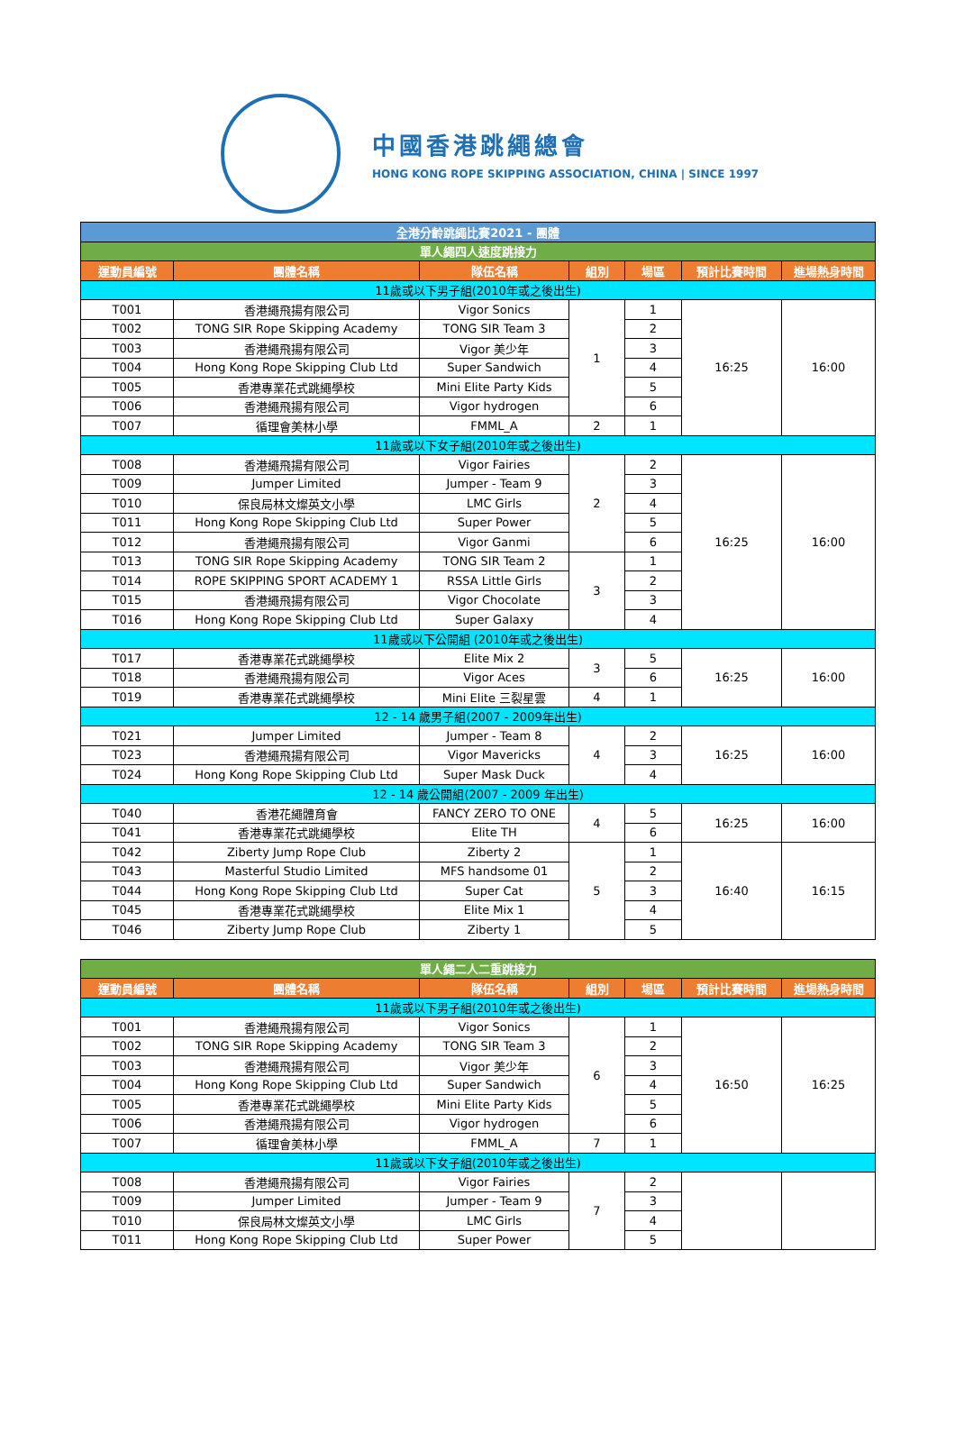中國香港跳繩總會
HONG KONG ROPE SKIPPING ASSOCIATION, CHINA | SINCE 1997
| 全港分齡跳繩比賽2021 - 團體 | | | | | | |
| 單人繩四人速度跳接力 | | | | | | |
| 運動員編號 | 團體名稱 | 隊伍名稱 | 組別 | 場區 | 預計比賽時間 | 進場熱身時間 |
| 11歲或以下男子組(2010年或之後出生) | | | | | | |
| T001 | 香港繩飛揚有限公司 | Vigor Sonics | 1 | 1 | 16:25 | 16:00 |
| T002 | TONG SIR Rope Skipping Academy | TONG SIR Team 3 | | 2 | | |
| T003 | 香港繩飛揚有限公司 | Vigor 美少年 | | 3 | | |
| T004 | Hong Kong Rope Skipping Club Ltd | Super Sandwich | | 4 | | |
| T005 | 香港專業花式跳繩學校 | Mini Elite Party Kids | | 5 | | |
| T006 | 香港繩飛揚有限公司 | Vigor hydrogen | | 6 | | |
| T007 | 循理會美林小學 | FMML_A | 2 | 1 | | |
| 11歲或以下女子組(2010年或之後出生) | | | | | | |
| T008 | 香港繩飛揚有限公司 | Vigor Fairies | 2 | 2 | 16:25 | 16:00 |
| T009 | Jumper Limited | Jumper - Team 9 | | 3 | | |
| T010 | 保良局林文燦英文小學 | LMC Girls | | 4 | | |
| T011 | Hong Kong Rope Skipping Club Ltd | Super Power | | 5 | | |
| T012 | 香港繩飛揚有限公司 | Vigor Ganmi | | 6 | | |
| T013 | TONG SIR Rope Skipping Academy | TONG SIR Team 2 | 3 | 1 | | |
| T014 | ROPE SKIPPING SPORT ACADEMY 1 | RSSA Little Girls | | 2 | | |
| T015 | 香港繩飛揚有限公司 | Vigor Chocolate | | 3 | | |
| T016 | Hong Kong Rope Skipping Club Ltd | Super Galaxy | | 4 | | |
| 11歲或以下公開組 (2010年或之後出生) | | | | | | |
| T017 | 香港專業花式跳繩學校 | Elite Mix 2 | 3 | 5 | 16:25 | 16:00 |
| T018 | 香港繩飛揚有限公司 | Vigor Aces | | 6 | | |
| T019 | 香港專業花式跳繩學校 | Mini Elite 三裂星雲 | 4 | 1 | | |
| 12 - 14 歲男子組(2007 - 2009年出生) | | | | | | |
| T021 | Jumper Limited | Jumper - Team 8 | 4 | 2 | 16:25 | 16:00 |
| T023 | 香港繩飛揚有限公司 | Vigor Mavericks | | 3 | | |
| T024 | Hong Kong Rope Skipping Club Ltd | Super Mask Duck | | 4 | | |
| 12 - 14 歲公開組(2007 - 2009 年出生) | | | | | | |
| T040 | 香港花繩體育會 | FANCY ZERO TO ONE | 4 | 5 | 16:25 | 16:00 |
| T041 | 香港專業花式跳繩學校 | Elite TH | | 6 | | |
| T042 | Ziberty Jump Rope Club | Ziberty 2 | 5 | 1 | 16:40 | 16:15 |
| T043 | Masterful Studio Limited | MFS handsome 01 | | 2 | | |
| T044 | Hong Kong Rope Skipping Club Ltd | Super Cat | | 3 | | |
| T045 | 香港專業花式跳繩學校 | Elite Mix 1 | | 4 | | |
| T046 | Ziberty Jump Rope Club | Ziberty 1 | | 5 | | |
| 單人繩二人二重跳接力 | | | | | | |
| 運動員編號 | 團體名稱 | 隊伍名稱 | 組別 | 場區 | 預計比賽時間 | 進場熱身時間 |
| 11歲或以下男子組(2010年或之後出生) | | | | | | |
| T001 | 香港繩飛揚有限公司 | Vigor Sonics | 6 | 1 | 16:50 | 16:25 |
| T002 | TONG SIR Rope Skipping Academy | TONG SIR Team 3 | | 2 | | |
| T003 | 香港繩飛揚有限公司 | Vigor 美少年 | | 3 | | |
| T004 | Hong Kong Rope Skipping Club Ltd | Super Sandwich | | 4 | | |
| T005 | 香港專業花式跳繩學校 | Mini Elite Party Kids | | 5 | | |
| T006 | 香港繩飛揚有限公司 | Vigor hydrogen | | 6 | | |
| T007 | 循理會美林小學 | FMML_A | 7 | 1 | | |
| 11歲或以下女子組(2010年或之後出生) | | | | | | |
| T008 | 香港繩飛揚有限公司 | Vigor Fairies | 7 | 2 | | |
| T009 | Jumper Limited | Jumper - Team 9 | | 3 | | |
| T010 | 保良局林文燦英文小學 | LMC Girls | | 4 | | |
| T011 | Hong Kong Rope Skipping Club Ltd | Super Power | | 5 | | |